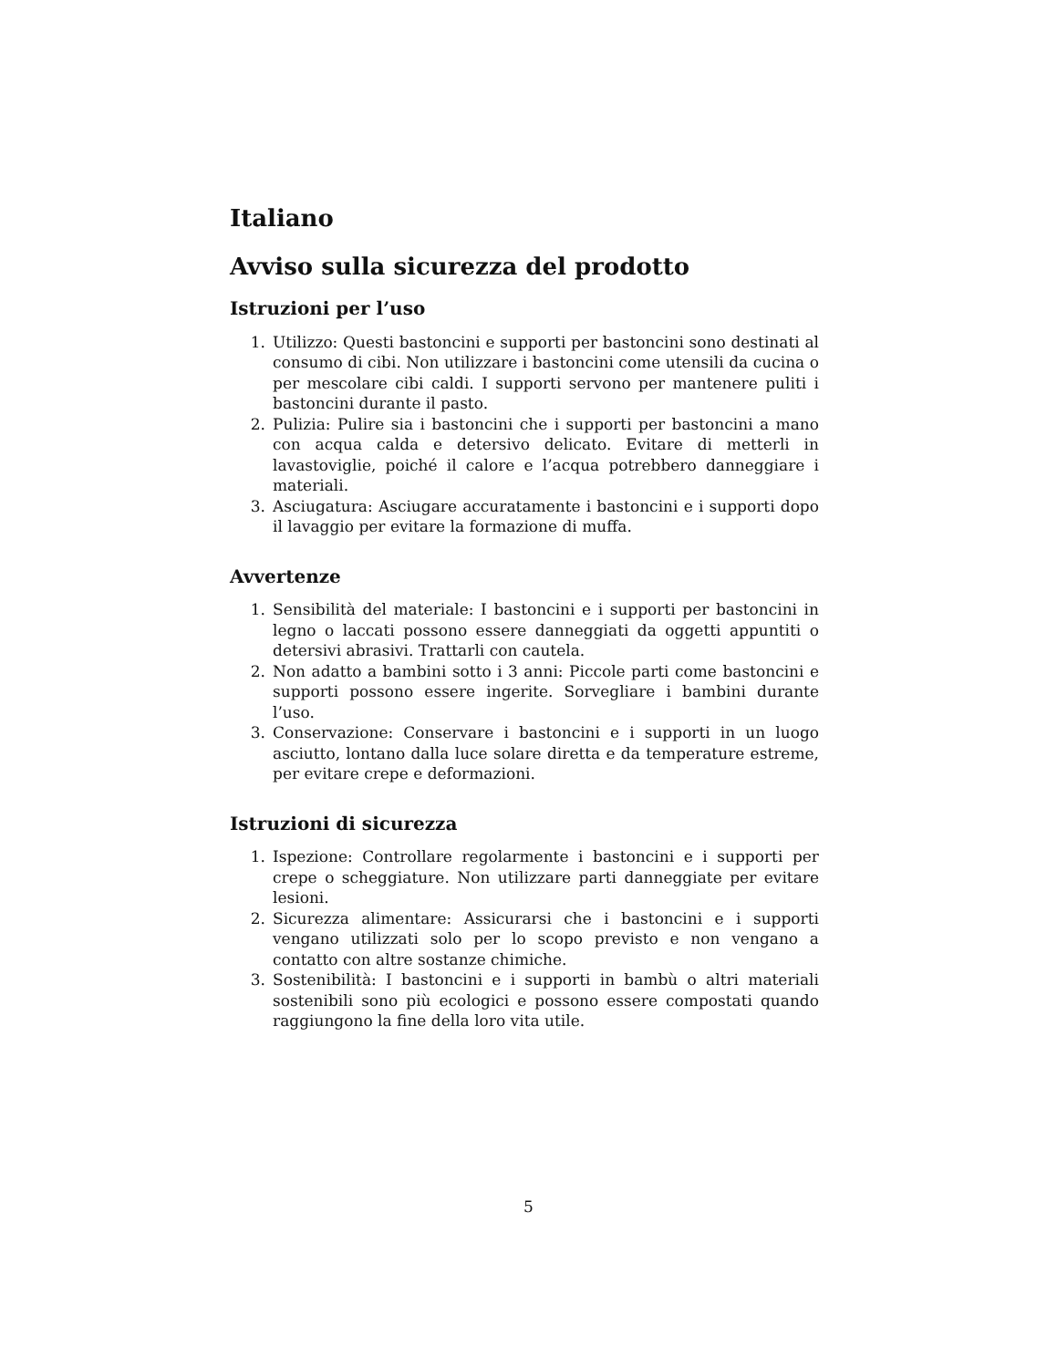Italiano
Avviso sulla sicurezza del prodotto
Istruzioni per l’uso
1. Utilizzo: Questi bastoncini e supporti per bastoncini sono destinati al consumo di cibi. Non utilizzare i bastoncini come utensili da cucina o per mescolare cibi caldi. I supporti servono per mantenere puliti i bastoncini durante il pasto.
2. Pulizia: Pulire sia i bastoncini che i supporti per bastoncini a mano con acqua calda e detersivo delicato. Evitare di metterli in lavastoviglie, poiché il calore e l’acqua potrebbero danneggiare i materiali.
3. Asciugatura: Asciugare accuratamente i bastoncini e i supporti dopo il lavaggio per evitare la formazione di muffa.
Avvertenze
1. Sensibilità del materiale: I bastoncini e i supporti per bastoncini in legno o laccati possono essere danneggiati da oggetti appuntiti o detersivi abrasivi. Trattarli con cautela.
2. Non adatto a bambini sotto i 3 anni: Piccole parti come bastoncini e supporti possono essere ingerite. Sorvegliare i bambini durante l’uso.
3. Conservazione: Conservare i bastoncini e i supporti in un luogo asciutto, lontano dalla luce solare diretta e da temperature estreme, per evitare crepe e deformazioni.
Istruzioni di sicurezza
1. Ispezione: Controllare regolarmente i bastoncini e i supporti per crepe o scheggiature. Non utilizzare parti danneggiate per evitare lesioni.
2. Sicurezza alimentare: Assicurarsi che i bastoncini e i supporti vengano utilizzati solo per lo scopo previsto e non vengano a contatto con altre sostanze chimiche.
3. Sostenibilità: I bastoncini e i supporti in bambù o altri materiali sostenibili sono più ecologici e possono essere compostati quando raggiungono la fine della loro vita utile.
5